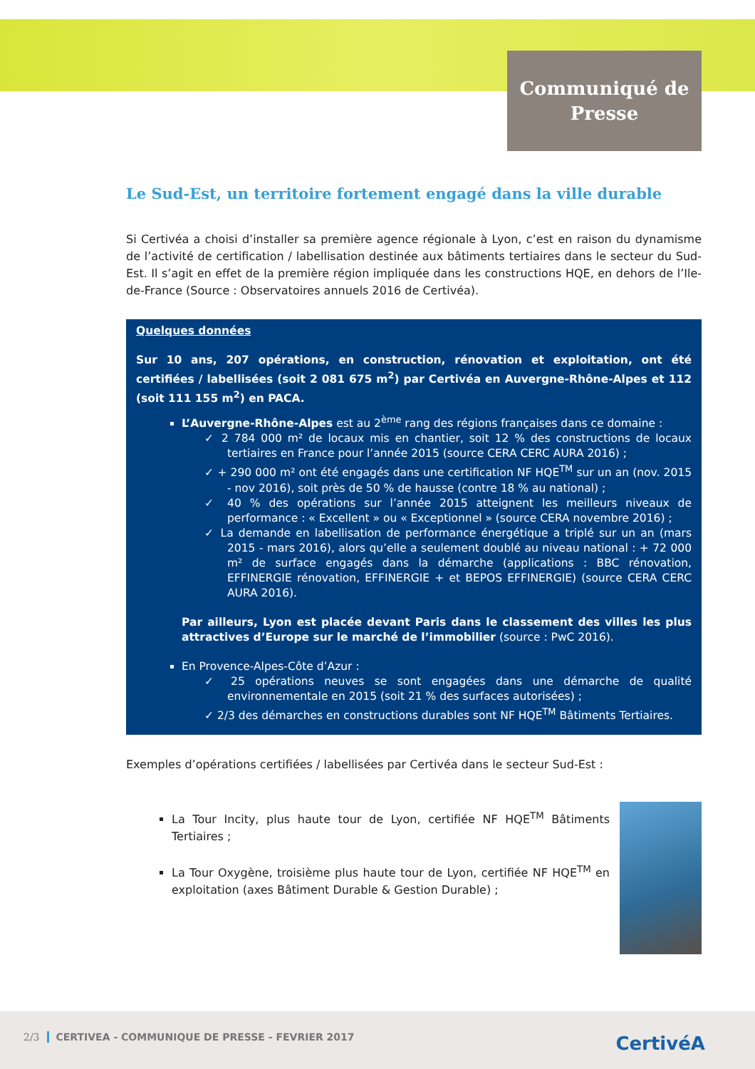Communiqué de
Presse
Le Sud-Est, un territoire fortement engagé dans la ville durable
Si Certivéa a choisi d’installer sa première agence régionale à Lyon, c’est en raison du dynamisme de l’activité de certification / labellisation destinée aux bâtiments tertiaires dans le secteur du Sud-Est. Il s’agit en effet de la première région impliquée dans les constructions HQE, en dehors de l’Ile-de-France (Source : Observatoires annuels 2016 de Certivéa).
Quelques données
Sur 10 ans, 207 opérations, en construction, rénovation et exploitation, ont été certifiées / labellisées (soit 2 081 675 m<sup>2</sup>) par Certivéa en Auvergne-Rhône-Alpes et 112 (soit 111 155 m<sup>2</sup>) en PACA.
L’Auvergne-Rhône-Alpes est au 2<sup>ème</sup> rang des régions françaises dans ce domaine :
✓ 2 784 000 m² de locaux mis en chantier, soit 12 % des constructions de locaux tertiaires en France pour l’année 2015 (source CERA CERC AURA 2016) ;
✓ + 290 000 m² ont été engagés dans une certification NF HQE<sup>TM</sup> sur un an (nov. 2015 - nov 2016), soit près de 50 % de hausse (contre 18 % au national) ;
✓ 40 % des opérations sur l’année 2015 atteignent les meilleurs niveaux de performance : « Excellent » ou « Exceptionnel » (source CERA novembre 2016) ;
✓ La demande en labellisation de performance énergétique a triplé sur un an (mars 2015 - mars 2016), alors qu’elle a seulement doublé au niveau national : + 72 000 m² de surface engagés dans la démarche (applications : BBC rénovation, EFFINERGIE rénovation, EFFINERGIE + et BEPOS EFFINERGIE) (source CERA CERC AURA 2016).
Par ailleurs, Lyon est placée devant Paris dans le classement des villes les plus attractives d’Europe sur le marché de l’immobilier (source : PwC 2016).
En Provence-Alpes-Côte d’Azur :
✓ 25 opérations neuves se sont engagées dans une démarche de qualité environnementale en 2015 (soit 21 % des surfaces autorisées) ;
✓ 2/3 des démarches en constructions durables sont NF HQE<sup>TM</sup> Bâtiments Tertiaires.
Exemples d’opérations certifiées / labellisées par Certivéa dans le secteur Sud-Est :
La Tour Incity, plus haute tour de Lyon, certifiée NF HQE<sup>TM</sup> Bâtiments Tertiaires ;
La Tour Oxygène, troisième plus haute tour de Lyon, certifiée NF HQE<sup>TM</sup> en exploitation (axes Bâtiment Durable & Gestion Durable) ;
2/3 CERTIVEA - COMMUNIQUE DE PRESSE - FEVRIER 2017
CertivéA